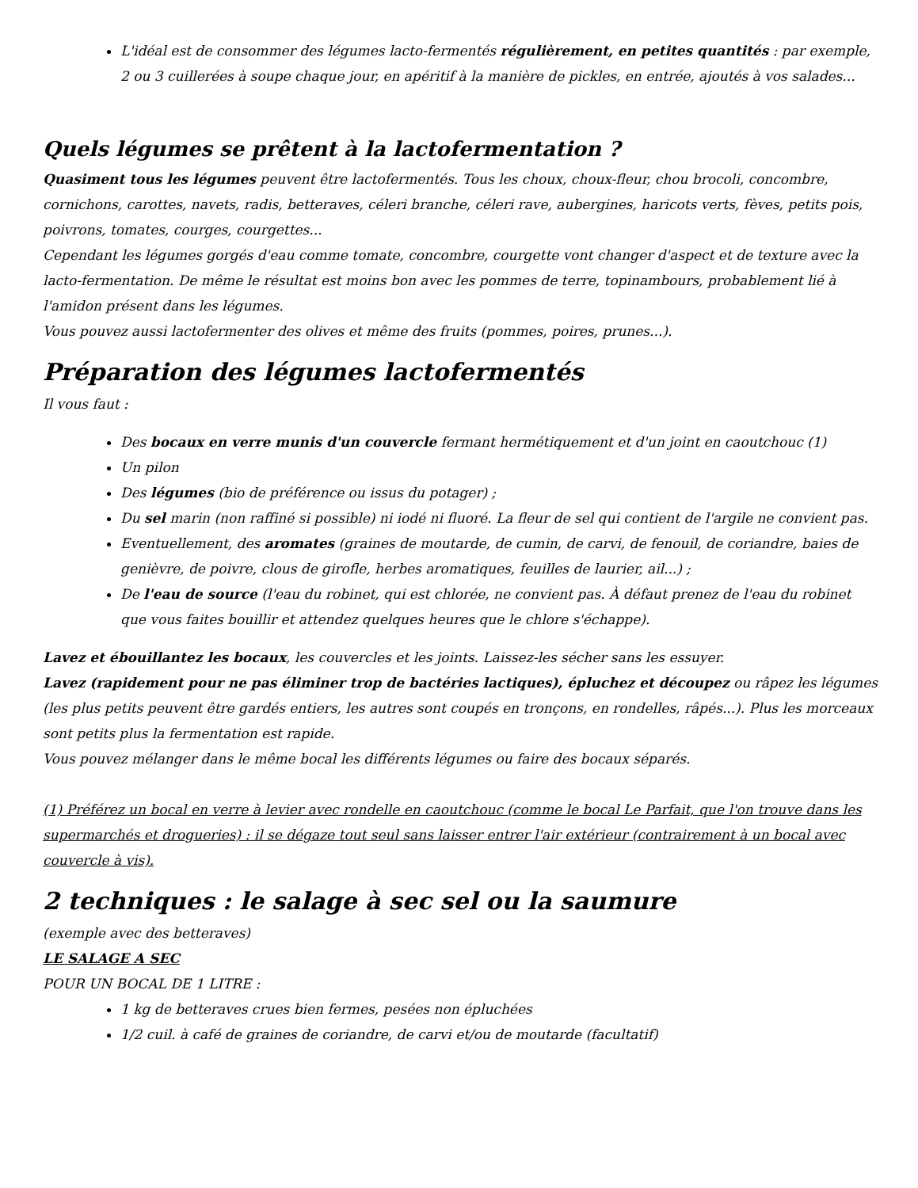L'idéal est de consommer des légumes lacto-fermentés régulièrement, en petites quantités : par exemple, 2 ou 3 cuillerées à soupe chaque jour, en apéritif à la manière de pickles, en entrée, ajoutés à vos salades...
Quels légumes se prêtent à la lactofermentation ?
Quasiment tous les légumes peuvent être lactofermentés. Tous les choux, choux-fleur, chou brocoli, concombre, cornichons, carottes, navets, radis, betteraves, céleri branche, céleri rave, aubergines, haricots verts, fèves, petits pois, poivrons, tomates, courges, courgettes...
Cependant les légumes gorgés d'eau comme tomate, concombre, courgette vont changer d'aspect et de texture avec la lacto-fermentation. De même le résultat est moins bon avec les pommes de terre, topinambours, probablement lié à l'amidon présent dans les légumes.
Vous pouvez aussi lactofermenter des olives et même des fruits (pommes, poires, prunes...).
Préparation des légumes lactofermentés
Il vous faut :
Des bocaux en verre munis d'un couvercle fermant hermétiquement et d'un joint en caoutchouc (1)
Un pilon
Des légumes (bio de préférence ou issus du potager) ;
Du sel marin (non raffiné si possible) ni iodé ni fluoré. La fleur de sel qui contient de l'argile ne convient pas.
Eventuellement, des aromates (graines de moutarde, de cumin, de carvi, de fenouil, de coriandre, baies de genièvre, de poivre, clous de girofle, herbes aromatiques, feuilles de laurier, ail...) ;
De l'eau de source (l'eau du robinet, qui est chlorée, ne convient pas. À défaut prenez de l'eau du robinet que vous faites bouillir et attendez quelques heures que le chlore s'échappe).
Lavez et ébouillantez les bocaux, les couvercles et les joints. Laissez-les sécher sans les essuyer.
Lavez (rapidement pour ne pas éliminer trop de bactéries lactiques), épluchez et découpez ou râpez les légumes (les plus petits peuvent être gardés entiers, les autres sont coupés en tronçons, en rondelles, râpés...). Plus les morceaux sont petits plus la fermentation est rapide.
Vous pouvez mélanger dans le même bocal les différents légumes ou faire des bocaux séparés.
(1) Préférez un bocal en verre à levier avec rondelle en caoutchouc (comme le bocal Le Parfait, que l'on trouve dans les supermarchés et drogueries) : il se dégaze tout seul sans laisser entrer l'air extérieur (contrairement à un bocal avec couvercle à vis).
2 techniques : le salage à sec sel ou la saumure
(exemple avec des betteraves)
LE SALAGE A SEC
POUR UN BOCAL DE 1 LITRE :
1 kg de betteraves crues bien fermes, pesées non épluchées
1/2 cuil. à café de graines de coriandre, de carvi et/ou de moutarde (facultatif)